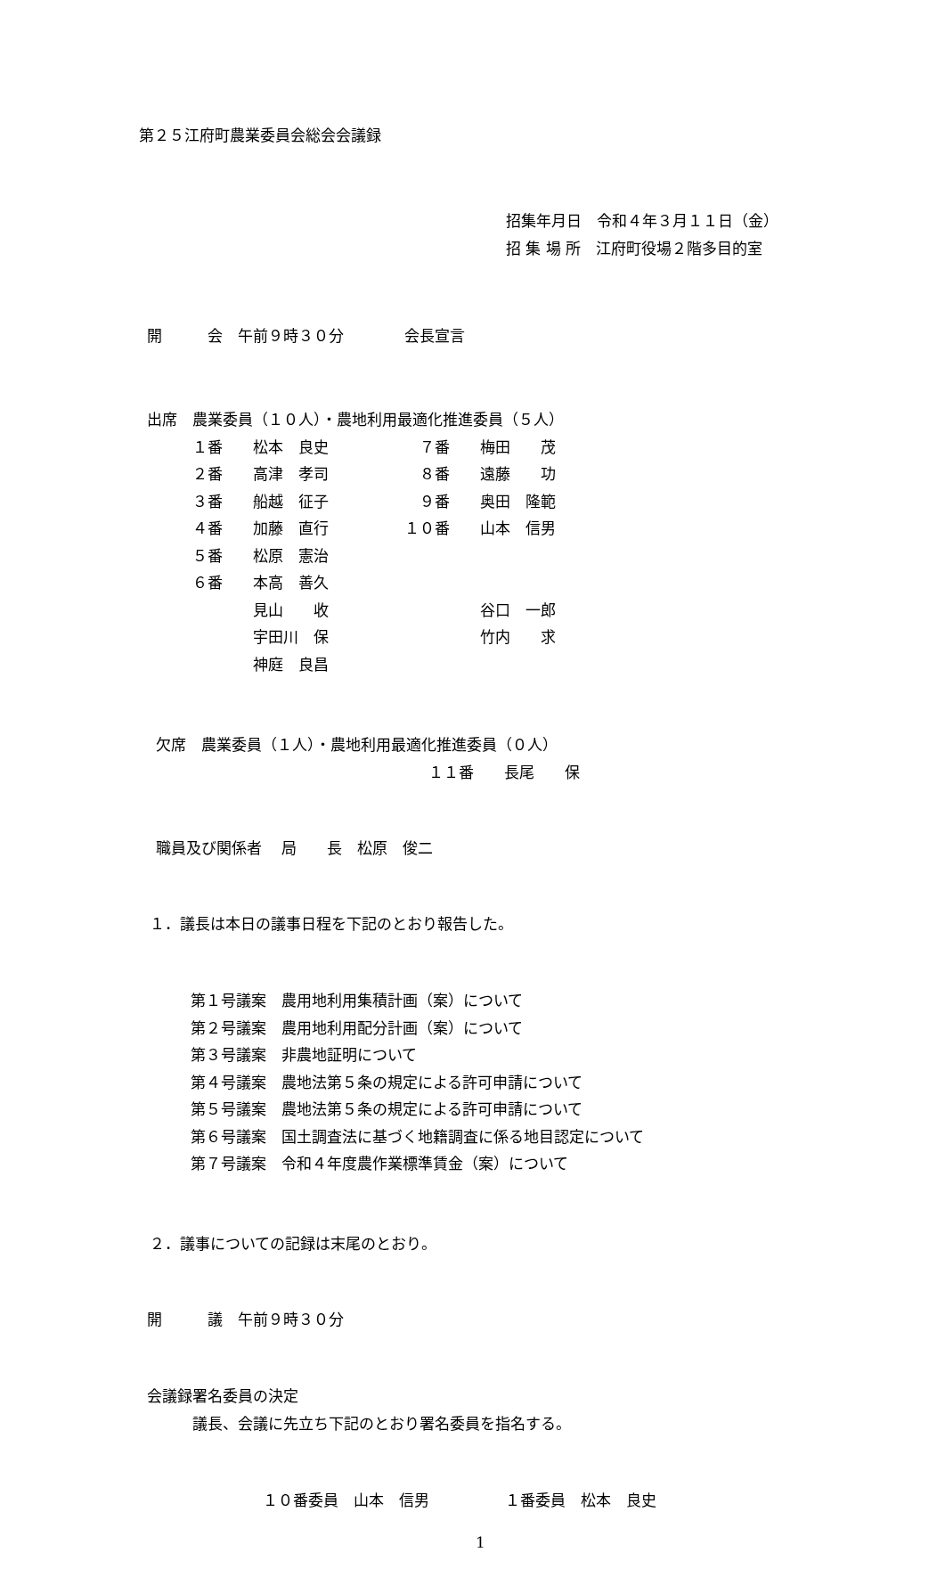第２５江府町農業委員会総会会議録
招集年月日　令和４年３月１１日（金） 招 集 場 所　江府町役場２階多目的室
開　　　会　午前９時３０分　　　　会長宣言
出席　農業委員（１０人）・農地利用最適化推進委員（５人） 　　　１番　　松本　良史　　　　　　７番　　梅田　　茂 　　　２番　　高津　孝司　　　　　　８番　　遠藤　　功 　　　３番　　船越　征子　　　　　　９番　　奥田　隆範 　　　４番　　加藤　直行　　　　　１０番　　山本　信男 　　　５番　　松原　憲治 　　　６番　　本高　善久 　　　　　　　見山　　收　　　　　　　　　　谷口　一郎 　　　　　　　宇田川　保　　　　　　　　　　竹内　　求 　　　　　　　神庭　良昌
欠席　農業委員（１人）・農地利用最適化推進委員（０人） 　　　　　　　　　　　　　　　　　　１１番　　長尾　　保
職員及び関係者　 局　　長　松原　俊二
１．議長は本日の議事日程を下記のとおり報告した。
第１号議案　農用地利用集積計画（案）について 第２号議案　農用地利用配分計画（案）について 第３号議案　非農地証明について 第４号議案　農地法第５条の規定による許可申請について 第５号議案　農地法第５条の規定による許可申請について 第６号議案　国土調査法に基づく地籍調査に係る地目認定について 第７号議案　令和４年度農作業標準賃金（案）について
２．議事についての記録は末尾のとおり。
開　　　議　午前９時３０分
会議録署名委員の決定 　　　議長、会議に先立ち下記のとおり署名委員を指名する。
１０番委員　山本　信男　　　　　１番委員　松本　良史
1